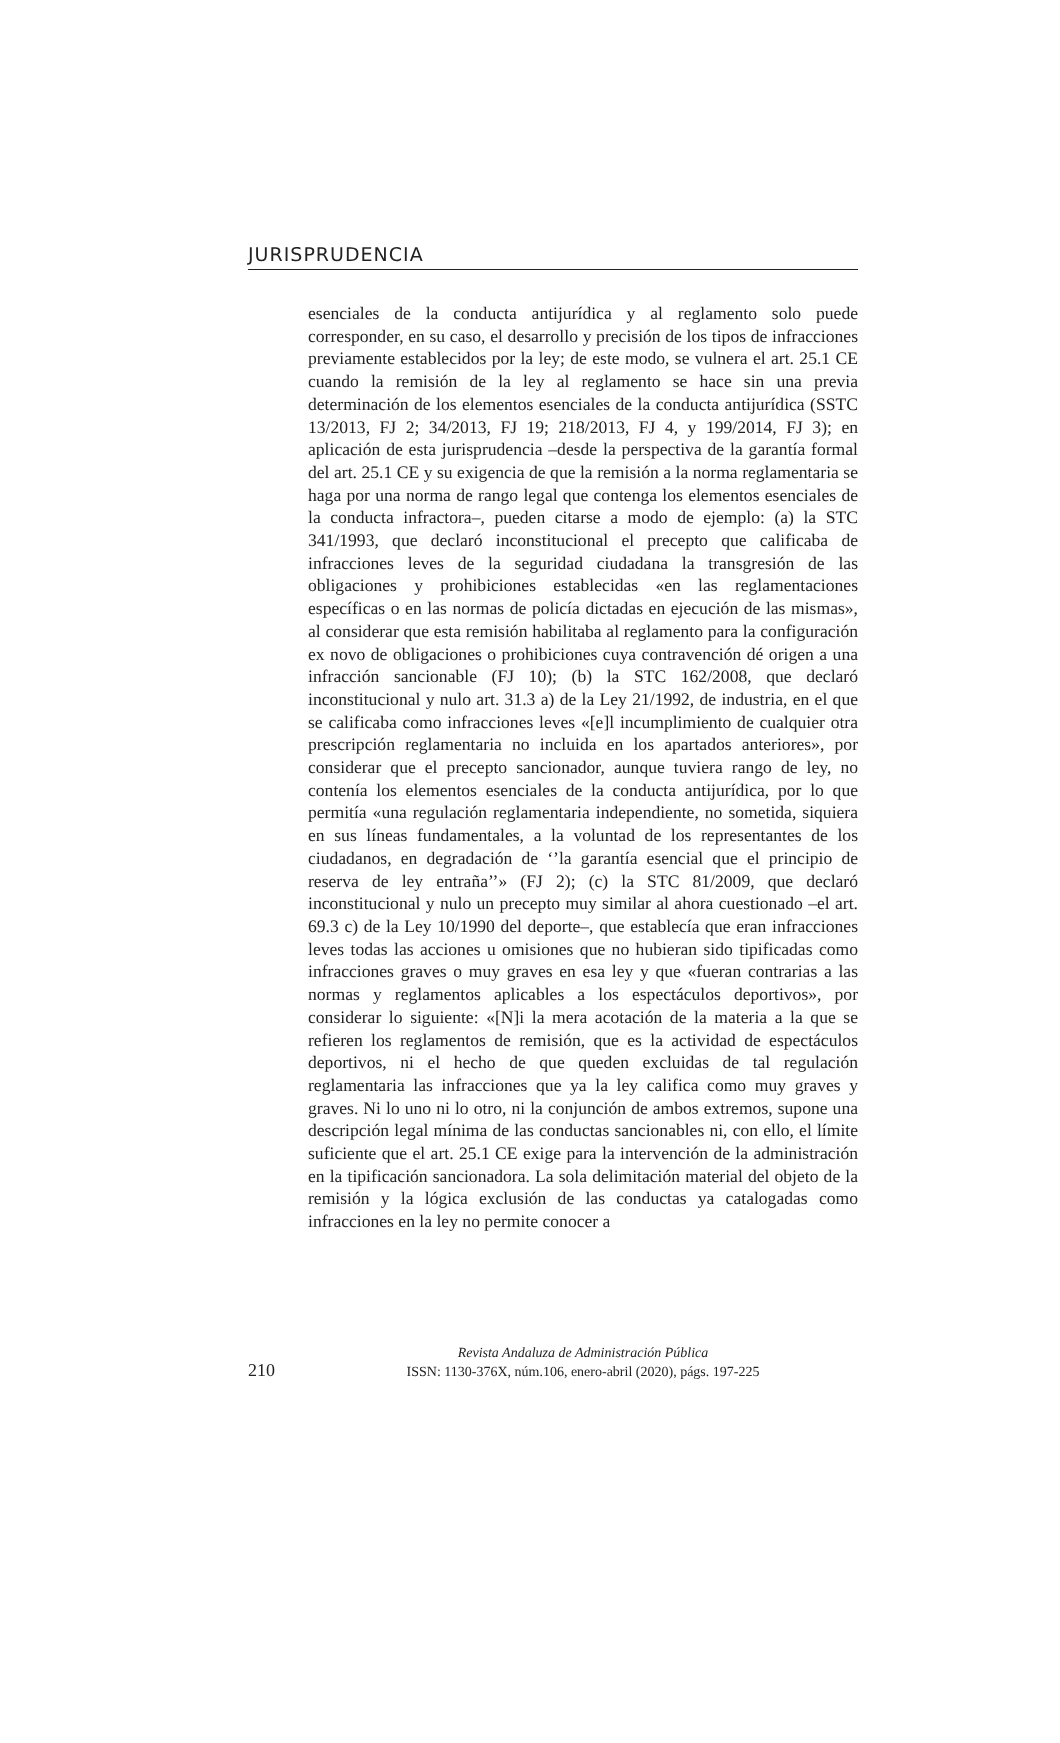JURISPRUDENCIA
esenciales de la conducta antijurídica y al reglamento solo puede corresponder, en su caso, el desarrollo y precisión de los tipos de infracciones previamente establecidos por la ley; de este modo, se vulnera el art. 25.1 CE cuando la remisión de la ley al reglamento se hace sin una previa determinación de los elementos esenciales de la conducta antijurídica (SSTC 13/2013, FJ 2; 34/2013, FJ 19; 218/2013, FJ 4, y 199/2014, FJ 3); en aplicación de esta jurisprudencia –desde la perspectiva de la garantía formal del art. 25.1 CE y su exigencia de que la remisión a la norma reglamentaria se haga por una norma de rango legal que contenga los elementos esenciales de la conducta infractora–, pueden citarse a modo de ejemplo: (a) la STC 341/1993, que declaró inconstitucional el precepto que calificaba de infracciones leves de la seguridad ciudadana la transgresión de las obligaciones y prohibiciones establecidas «en las reglamentaciones específicas o en las normas de policía dictadas en ejecución de las mismas», al considerar que esta remisión habilitaba al reglamento para la configuración ex novo de obligaciones o prohibiciones cuya contravención dé origen a una infracción sancionable (FJ 10); (b) la STC 162/2008, que declaró inconstitucional y nulo art. 31.3 a) de la Ley 21/1992, de industria, en el que se calificaba como infracciones leves «[e]l incumplimiento de cualquier otra prescripción reglamentaria no incluida en los apartados anteriores», por considerar que el precepto sancionador, aunque tuviera rango de ley, no contenía los elementos esenciales de la conducta antijurídica, por lo que permitía «una regulación reglamentaria independiente, no sometida, siquiera en sus líneas fundamentales, a la voluntad de los representantes de los ciudadanos, en degradación de ‘’la garantía esencial que el principio de reserva de ley entraña’’» (FJ 2); (c) la STC 81/2009, que declaró inconstitucional y nulo un precepto muy similar al ahora cuestionado –el art. 69.3 c) de la Ley 10/1990 del deporte–, que establecía que eran infracciones leves todas las acciones u omisiones que no hubieran sido tipificadas como infracciones graves o muy graves en esa ley y que «fueran contrarias a las normas y reglamentos aplicables a los espectáculos deportivos», por considerar lo siguiente: «[N]i la mera acotación de la materia a la que se refieren los reglamentos de remisión, que es la actividad de espectáculos deportivos, ni el hecho de que queden excluidas de tal regulación reglamentaria las infracciones que ya la ley califica como muy graves y graves. Ni lo uno ni lo otro, ni la conjunción de ambos extremos, supone una descripción legal mínima de las conductas sancionables ni, con ello, el límite suficiente que el art. 25.1 CE exige para la intervención de la administración en la tipificación sancionadora. La sola delimitación material del objeto de la remisión y la lógica exclusión de las conductas ya catalogadas como infracciones en la ley no permite conocer a
210
Revista Andaluza de Administración Pública
ISSN: 1130-376X, núm.106, enero-abril (2020), págs. 197-225